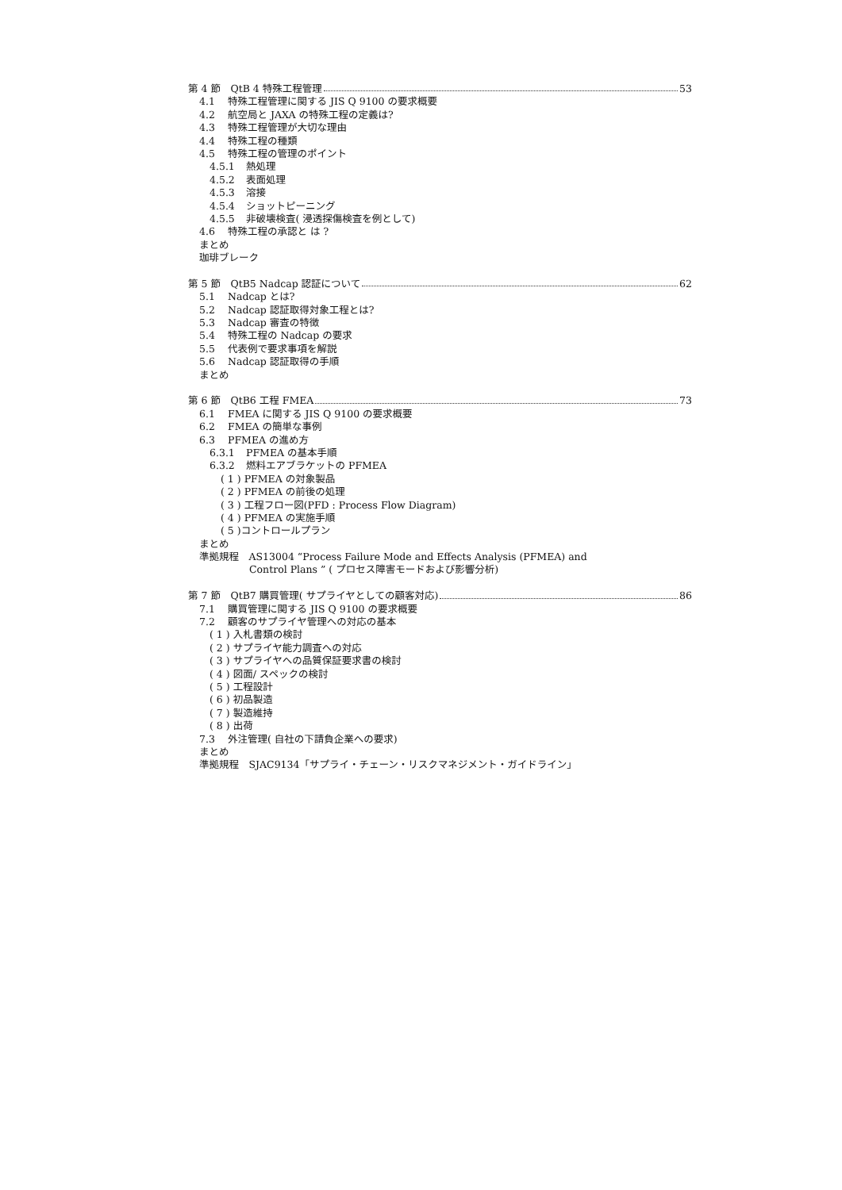第 4 節　QtB 4 特殊工程管理 53
4.1 特殊工程管理に関する JIS Q 9100 の要求概要
4.2 航空局と JAXA の特殊工程の定義は?
4.3 特殊工程管理が大切な理由
4.4 特殊工程の種類
4.5 特殊工程の管理のポイント
4.5.1 熱処理
4.5.2 表面処理
4.5.3 溶接
4.5.4 ショットピーニング
4.5.5 非破壊検査( 浸透探傷検査を例として)
4.6 特殊工程の承認と は ?
まとめ
珈琲ブレーク
第 5 節　QtB5 Nadcap 認証について 62
5.1 Nadcap とは?
5.2 Nadcap 認証取得対象工程とは?
5.3 Nadcap 審査の特徴
5.4 特殊工程の Nadcap の要求
5.5 代表例で要求事項を解説
5.6 Nadcap 認証取得の手順
まとめ
第 6 節　QtB6 工程 FMEA 73
6.1 FMEA に関する JIS Q 9100 の要求概要
6.2 FMEA の簡単な事例
6.3 PFMEA の進め方
6.3.1 PFMEA の基本手順
6.3.2 燃料エアブラケットの PFMEA
( 1 ) PFMEA の対象製品
( 2 ) PFMEA の前後の処理
( 3 ) 工程フロー図(PFD : Process Flow Diagram)
( 4 ) PFMEA の実施手順
( 5 )コントロールプラン
まとめ
準拠規程　AS13004 “Process Failure Mode and Effects Analysis (PFMEA) and
Control Plans ” ( プロセス障害モードおよび影響分析)
第 7 節　QtB7 購買管理( サプライヤとしての顧客対応) 86
7.1 購買管理に関する JIS Q 9100 の要求概要
7.2 顧客のサプライヤ管理への対応の基本
( 1 ) 入札書類の検討
( 2 ) サプライヤ能力調査への対応
( 3 ) サプライヤへの品質保証要求書の検討
( 4 ) 図面/ スペックの検討
( 5 ) 工程設計
( 6 ) 初品製造
( 7 ) 製造維持
( 8 ) 出荷
7.3 外注管理( 自社の下請負企業への要求)
まとめ
準拠規程　SJAC9134「サプライ・チェーン・リスクマネジメント・ガイドライン」